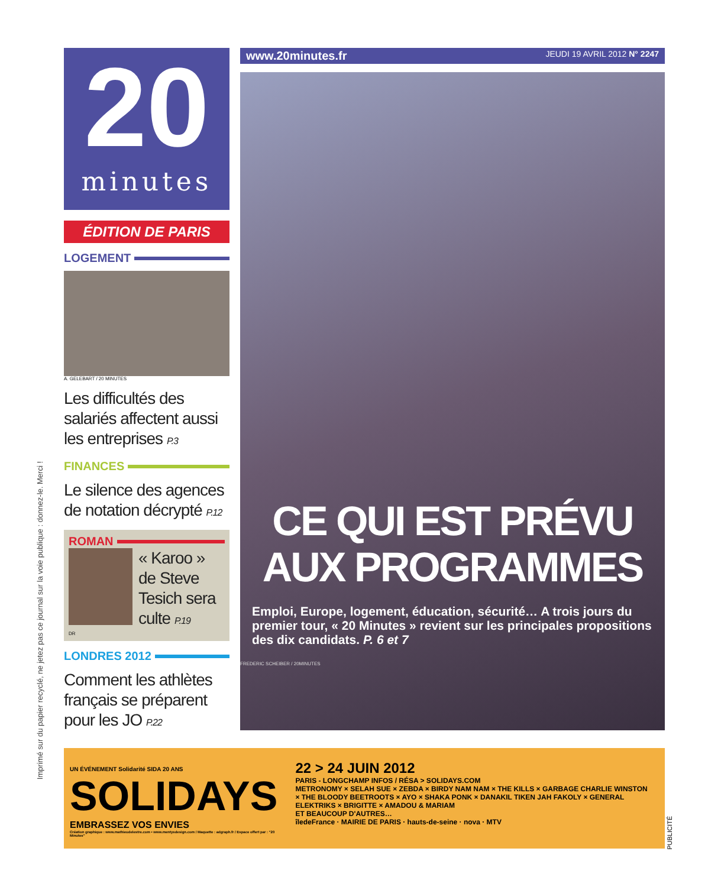Imprimé sur du papier recyclé, ne jetez pas ce journal sur la voie publique : donnez-le. Merci !
20
minutes
ÉDITION DE PARIS
LOGEMENT
A. GELEBART / 20 MINUTES
Les difficultés des salariés affectent aussi les entreprises P.3
FINANCES
Le silence des agences de notation décrypté P.12
ROMAN
« Karoo » de Steve Tesich sera culte P.19
DR
LONDRES 2012
Comment les athlètes français se préparent pour les JO P.22
www.20minutes.fr JEUDI 19 AVRIL 2012 N° 2247
CE QUI EST PRÉVU AUX PROGRAMMES
Emploi, Europe, logement, éducation, sécurité… A trois jours du premier tour, « 20 Minutes » revient sur les principales propositions des dix candidats. P. 6 et 7
FREDERIC SCHEIBER / 20MINUTES
UN ÉVÉNEMENT Solidarité SIDA 20 ANS
SOLIDAYS
EMBRASSEZ VOS ENVIES
Création graphique : www.mathieudelestre.com • www.mentysdesign.com / Maquette : adgraph.fr / Espace offert par : "20 Minutes"
22 > 24 JUIN 2012
PARIS - LONGCHAMP INFOS / RÉSA > SOLIDAYS.COM
METRONOMY × SELAH SUE × ZEBDA × BIRDY NAM NAM × THE KILLS × GARBAGE CHARLIE WINSTON × THE BLOODY BEETROOTS × AYO × SHAKA PONK × DANAKIL TIKEN JAH FAKOLY × GENERAL ELEKTRIKS × BRIGITTE × AMADOU & MARIAM
ET BEAUCOUP D'AUTRES…
îledeFrance · MAIRIE DE PARIS · hauts-de-seine · nova · MTV
PUBLICITÉ